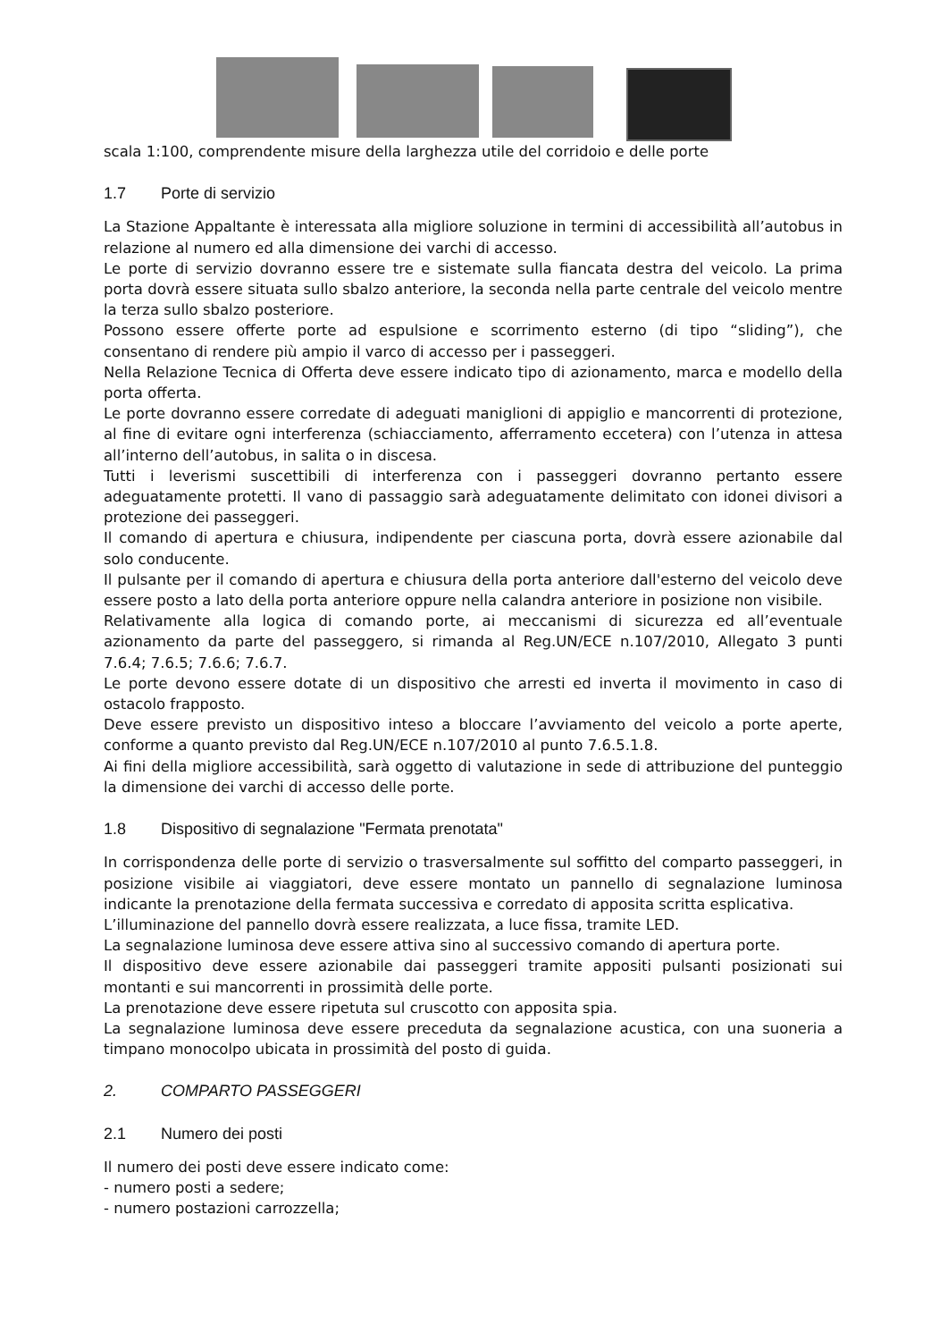scala 1:100, comprendente misure della larghezza utile del corridoio e delle porte
1.7 Porte di servizio
La Stazione Appaltante è interessata alla migliore soluzione in termini di accessibilità all’autobus in relazione al numero ed alla dimensione dei varchi di accesso.
Le porte di servizio dovranno essere tre e sistemate sulla fiancata destra del veicolo. La prima porta dovrà essere situata sullo sbalzo anteriore, la seconda nella parte centrale del veicolo mentre la terza sullo sbalzo posteriore.
Possono essere offerte porte ad espulsione e scorrimento esterno (di tipo “sliding”), che consentano di rendere più ampio il varco di accesso per i passeggeri.
Nella Relazione Tecnica di Offerta deve essere indicato tipo di azionamento, marca e modello della porta offerta.
Le porte dovranno essere corredate di adeguati maniglioni di appiglio e mancorrenti di protezione, al fine di evitare ogni interferenza (schiacciamento, afferramento eccetera) con l’utenza in attesa all’interno dell’autobus, in salita o in discesa.
Tutti i leverismi suscettibili di interferenza con i passeggeri dovranno pertanto essere adeguatamente protetti. Il vano di passaggio sarà adeguatamente delimitato con idonei divisori a protezione dei passeggeri.
Il comando di apertura e chiusura, indipendente per ciascuna porta, dovrà essere azionabile dal solo conducente.
Il pulsante per il comando di apertura e chiusura della porta anteriore dall'esterno del veicolo deve essere posto a lato della porta anteriore oppure nella calandra anteriore in posizione non visibile.
Relativamente alla logica di comando porte, ai meccanismi di sicurezza ed all’eventuale azionamento da parte del passeggero, si rimanda al Reg.UN/ECE n.107/2010, Allegato 3 punti 7.6.4; 7.6.5; 7.6.6; 7.6.7.
Le porte devono essere dotate di un dispositivo che arresti ed inverta il movimento in caso di ostacolo frapposto.
Deve essere previsto un dispositivo inteso a bloccare l’avviamento del veicolo a porte aperte, conforme a quanto previsto dal Reg.UN/ECE n.107/2010 al punto 7.6.5.1.8.
Ai fini della migliore accessibilità, sarà oggetto di valutazione in sede di attribuzione del punteggio la dimensione dei varchi di accesso delle porte.
1.8 Dispositivo di segnalazione "Fermata prenotata"
In corrispondenza delle porte di servizio o trasversalmente sul soffitto del comparto passeggeri, in posizione visibile ai viaggiatori, deve essere montato un pannello di segnalazione luminosa indicante la prenotazione della fermata successiva e corredato di apposita scritta esplicativa.
L’illuminazione del pannello dovrà essere realizzata, a luce fissa, tramite LED.
La segnalazione luminosa deve essere attiva sino al successivo comando di apertura porte.
Il dispositivo deve essere azionabile dai passeggeri tramite appositi pulsanti posizionati sui montanti e sui mancorrenti in prossimità delle porte.
La prenotazione deve essere ripetuta sul cruscotto con apposita spia.
La segnalazione luminosa deve essere preceduta da segnalazione acustica, con una suoneria a timpano monocolpo ubicata in prossimità del posto di guida.
2. COMPARTO PASSEGGERI
2.1 Numero dei posti
Il numero dei posti deve essere indicato come:
- numero posti a sedere;
- numero postazioni carrozzella;